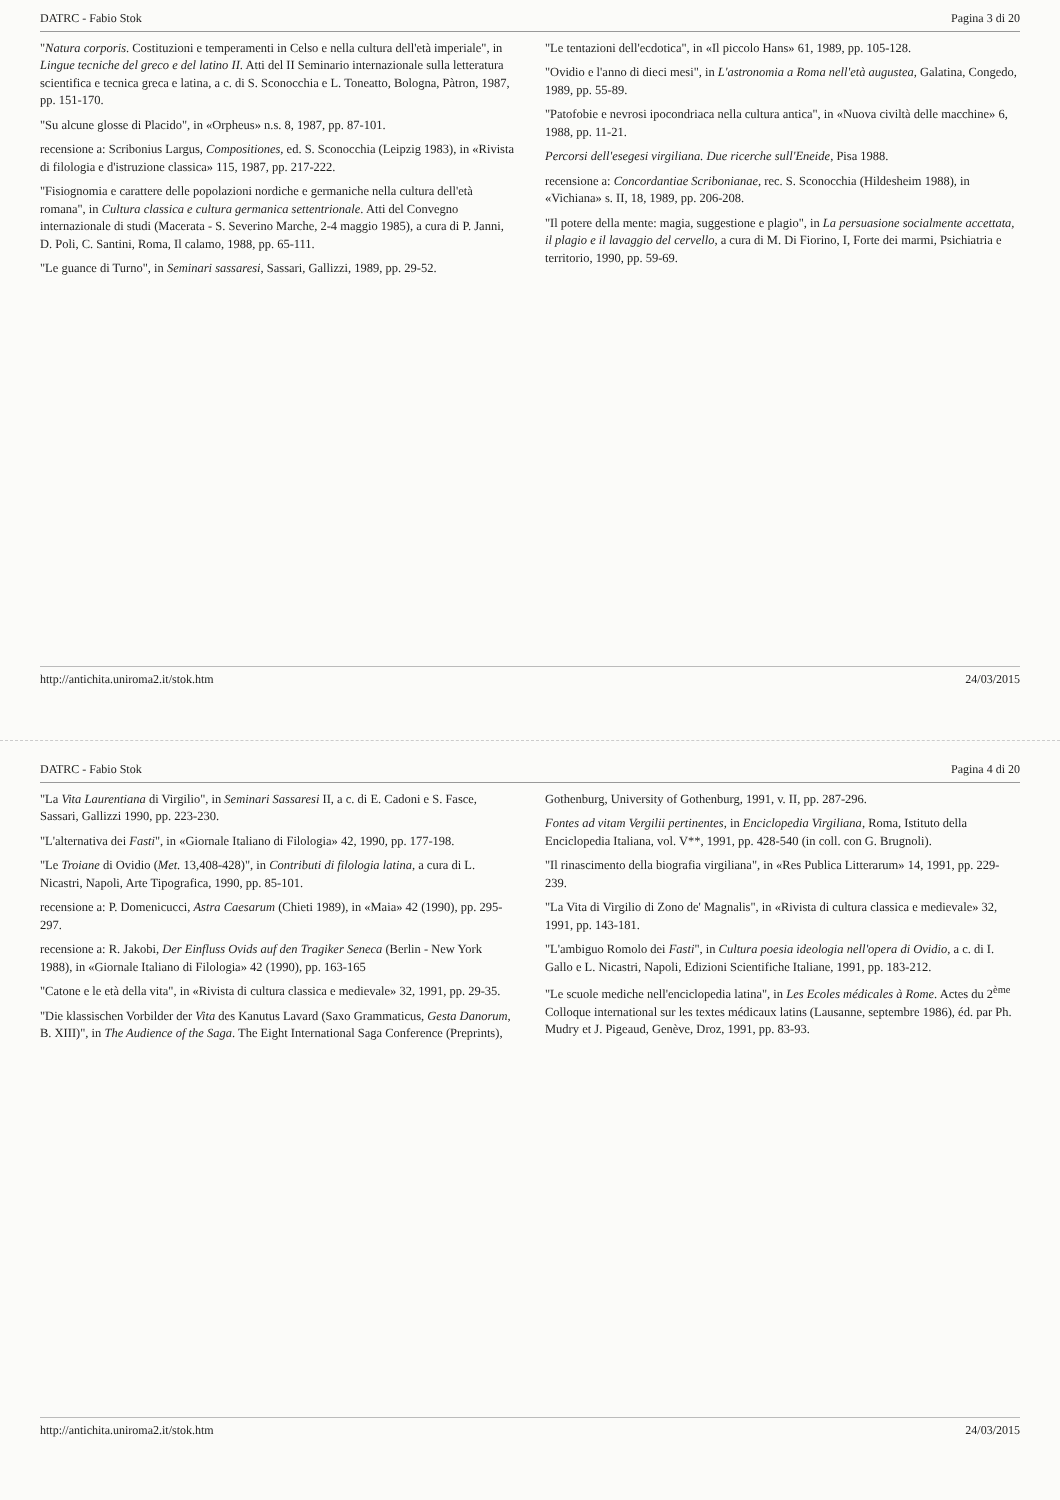DATRC - Fabio Stok Pagina 3 di 20
"Natura corporis. Costituzioni e temperamenti in Celso e nella cultura dell'età imperiale", in Lingue tecniche del greco e del latino II. Atti del II Seminario internazionale sulla letteratura scientifica e tecnica greca e latina, a c. di S. Sconocchia e L. Toneatto, Bologna, Pàtron, 1987, pp. 151-170.
"Su alcune glosse di Placido", in «Orpheus» n.s. 8, 1987, pp. 87-101.
recensione a: Scribonius Largus, Compositiones, ed. S. Sconocchia (Leipzig 1983), in «Rivista di filologia e d'istruzione classica» 115, 1987, pp. 217-222.
"Fisiognomia e carattere delle popolazioni nordiche e germaniche nella cultura dell'età romana", in Cultura classica e cultura germanica settentrionale. Atti del Convegno internazionale di studi (Macerata - S. Severino Marche, 2-4 maggio 1985), a cura di P. Janni, D. Poli, C. Santini, Roma, Il calamo, 1988, pp. 65-111.
"Le guance di Turno", in Seminari sassaresi, Sassari, Gallizzi, 1989, pp. 29-52.
"Le tentazioni dell'ecdotica", in «Il piccolo Hans» 61, 1989, pp. 105-128.
"Ovidio e l'anno di dieci mesi", in L'astronomia a Roma nell'età augustea, Galatina, Congedo, 1989, pp. 55-89.
"Patofobie e nevrosi ipocondriaca nella cultura antica", in «Nuova civiltà delle macchine» 6, 1988, pp. 11-21.
Percorsi dell'esegesi virgiliana. Due ricerche sull'Eneide, Pisa 1988.
recensione a: Concordantiae Scribonianae, rec. S. Sconocchia (Hildesheim 1988), in «Vichiana» s. II, 18, 1989, pp. 206-208.
"Il potere della mente: magia, suggestione e plagio", in La persuasione socialmente accettata, il plagio e il lavaggio del cervello, a cura di M. Di Fiorino, I, Forte dei marmi, Psichiatria e territorio, 1990, pp. 59-69.
http://antichita.uniroma2.it/stok.htm 24/03/2015
DATRC - Fabio Stok Pagina 4 di 20
"La Vita Laurentiana di Virgilio", in Seminari Sassaresi II, a c. di E. Cadoni e S. Fasce, Sassari, Gallizzi 1990, pp. 223-230.
"L'alternativa dei Fasti", in «Giornale Italiano di Filologia» 42, 1990, pp. 177-198.
"Le Troiane di Ovidio (Met. 13,408-428)", in Contributi di filologia latina, a cura di L. Nicastri, Napoli, Arte Tipografica, 1990, pp. 85-101.
recensione a: P. Domenicucci, Astra Caesarum (Chieti 1989), in «Maia» 42 (1990), pp. 295-297.
recensione a: R. Jakobi, Der Einfluss Ovids auf den Tragiker Seneca (Berlin - New York 1988), in «Giornale Italiano di Filologia» 42 (1990), pp. 163-165
"Catone e le età della vita", in «Rivista di cultura classica e medievale» 32, 1991, pp. 29-35.
"Die klassischen Vorbilder der Vita des Kanutus Lavard (Saxo Grammaticus, Gesta Danorum, B. XIII)", in The Audience of the Saga. The Eight International Saga Conference (Preprints), Gothenburg, University of Gothenburg, 1991, v. II, pp. 287-296.
Fontes ad vitam Vergilii pertinentes, in Enciclopedia Virgiliana, Roma, Istituto della Enciclopedia Italiana, vol. V**, 1991, pp. 428-540 (in coll. con G. Brugnoli).
"Il rinascimento della biografia virgiliana", in «Res Publica Litterarum» 14, 1991, pp. 229-239.
"La Vita di Virgilio di Zono de' Magnalis", in «Rivista di cultura classica e medievale» 32, 1991, pp. 143-181.
"L'ambiguo Romolo dei Fasti", in Cultura poesia ideologia nell'opera di Ovidio, a c. di I. Gallo e L. Nicastri, Napoli, Edizioni Scientifiche Italiane, 1991, pp. 183-212.
"Le scuole mediche nell'enciclopedia latina", in Les Ecoles médicales à Rome. Actes du 2<sup>ème</sup> Colloque international sur les textes médicaux latins (Lausanne, septembre 1986), éd. par Ph. Mudry et J. Pigeaud, Genève, Droz, 1991, pp. 83-93.
http://antichita.uniroma2.it/stok.htm 24/03/2015